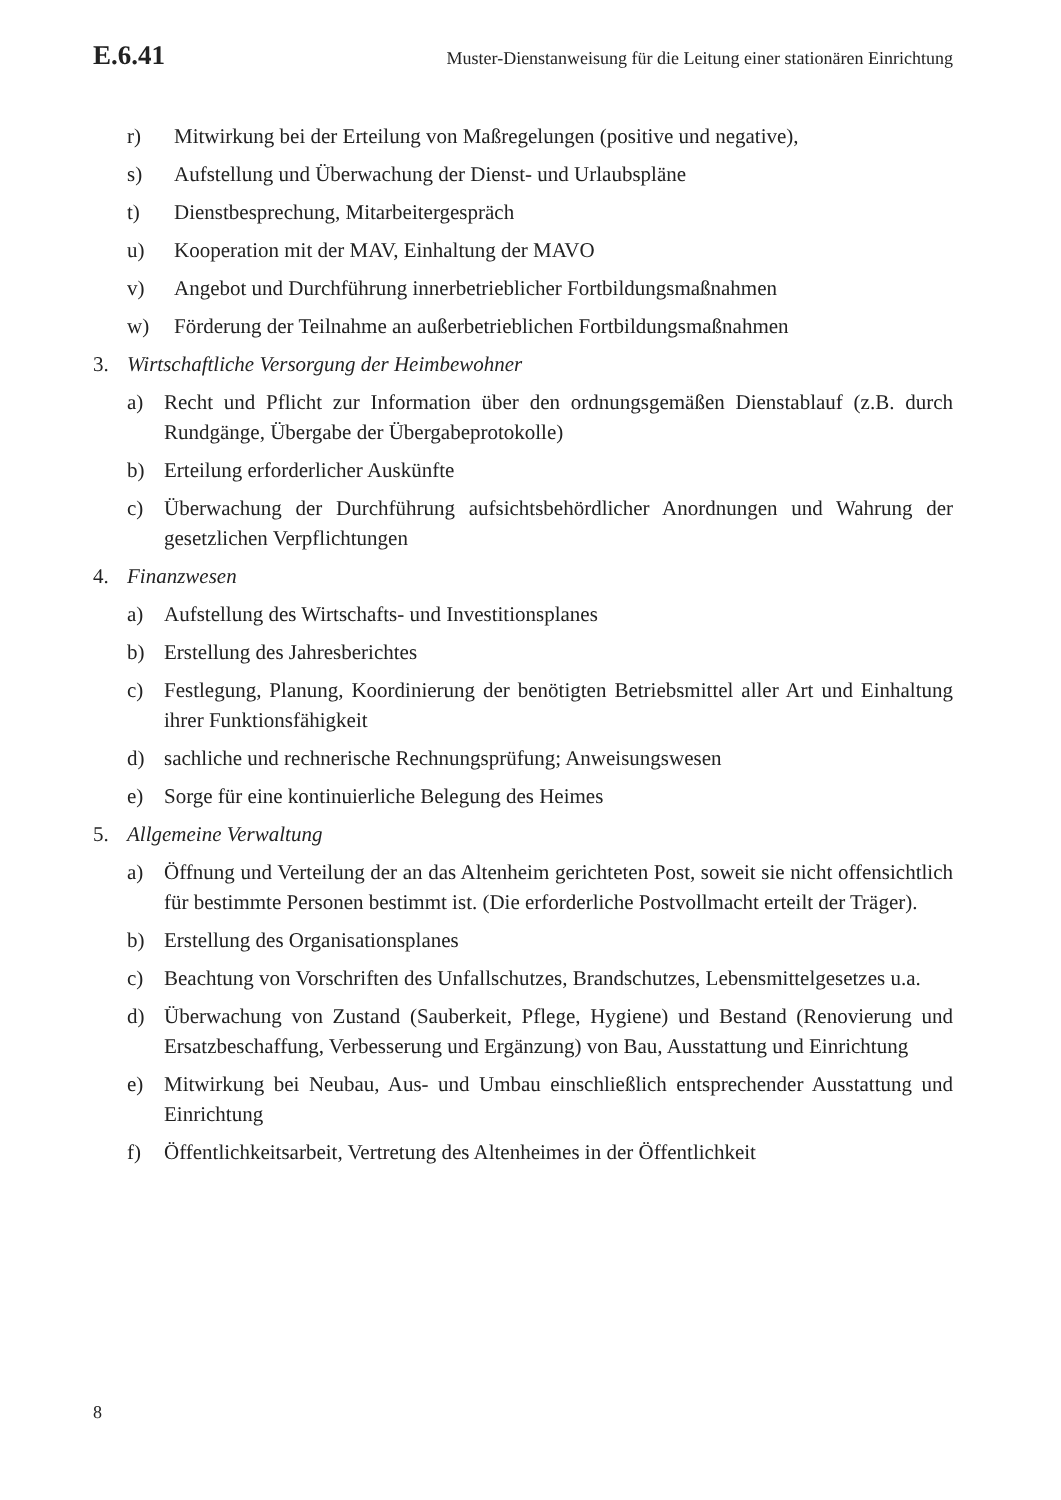E.6.41 Muster-Dienstanweisung für die Leitung einer stationären Einrichtung
r) Mitwirkung bei der Erteilung von Maßregelungen (positive und negative),
s) Aufstellung und Überwachung der Dienst- und Urlaubspläne
t) Dienstbesprechung, Mitarbeitergespräch
u) Kooperation mit der MAV, Einhaltung der MAVO
v) Angebot und Durchführung innerbetrieblicher Fortbildungsmaßnahmen
w) Förderung der Teilnahme an außerbetrieblichen Fortbildungsmaßnahmen
3. Wirtschaftliche Versorgung der Heimbewohner
a) Recht und Pflicht zur Information über den ordnungsgemäßen Dienstablauf (z.B. durch Rundgänge, Übergabe der Übergabeprotokolle)
b) Erteilung erforderlicher Auskünfte
c) Überwachung der Durchführung aufsichtsbehördlicher Anordnungen und Wahrung der gesetzlichen Verpflichtungen
4. Finanzwesen
a) Aufstellung des Wirtschafts- und Investitionsplanes
b) Erstellung des Jahresberichtes
c) Festlegung, Planung, Koordinierung der benötigten Betriebsmittel aller Art und Einhaltung ihrer Funktionsfähigkeit
d) sachliche und rechnerische Rechnungsprüfung; Anweisungswesen
e) Sorge für eine kontinuierliche Belegung des Heimes
5. Allgemeine Verwaltung
a) Öffnung und Verteilung der an das Altenheim gerichteten Post, soweit sie nicht offensichtlich für bestimmte Personen bestimmt ist. (Die erforderliche Postvollmacht erteilt der Träger).
b) Erstellung des Organisationsplanes
c) Beachtung von Vorschriften des Unfallschutzes, Brandschutzes, Lebensmittelgesetzes u.a.
d) Überwachung von Zustand (Sauberkeit, Pflege, Hygiene) und Bestand (Renovierung und Ersatzbeschaffung, Verbesserung und Ergänzung) von Bau, Ausstattung und Einrichtung
e) Mitwirkung bei Neubau, Aus- und Umbau einschließlich entsprechender Ausstattung und Einrichtung
f) Öffentlichkeitsarbeit, Vertretung des Altenheimes in der Öffentlichkeit
8